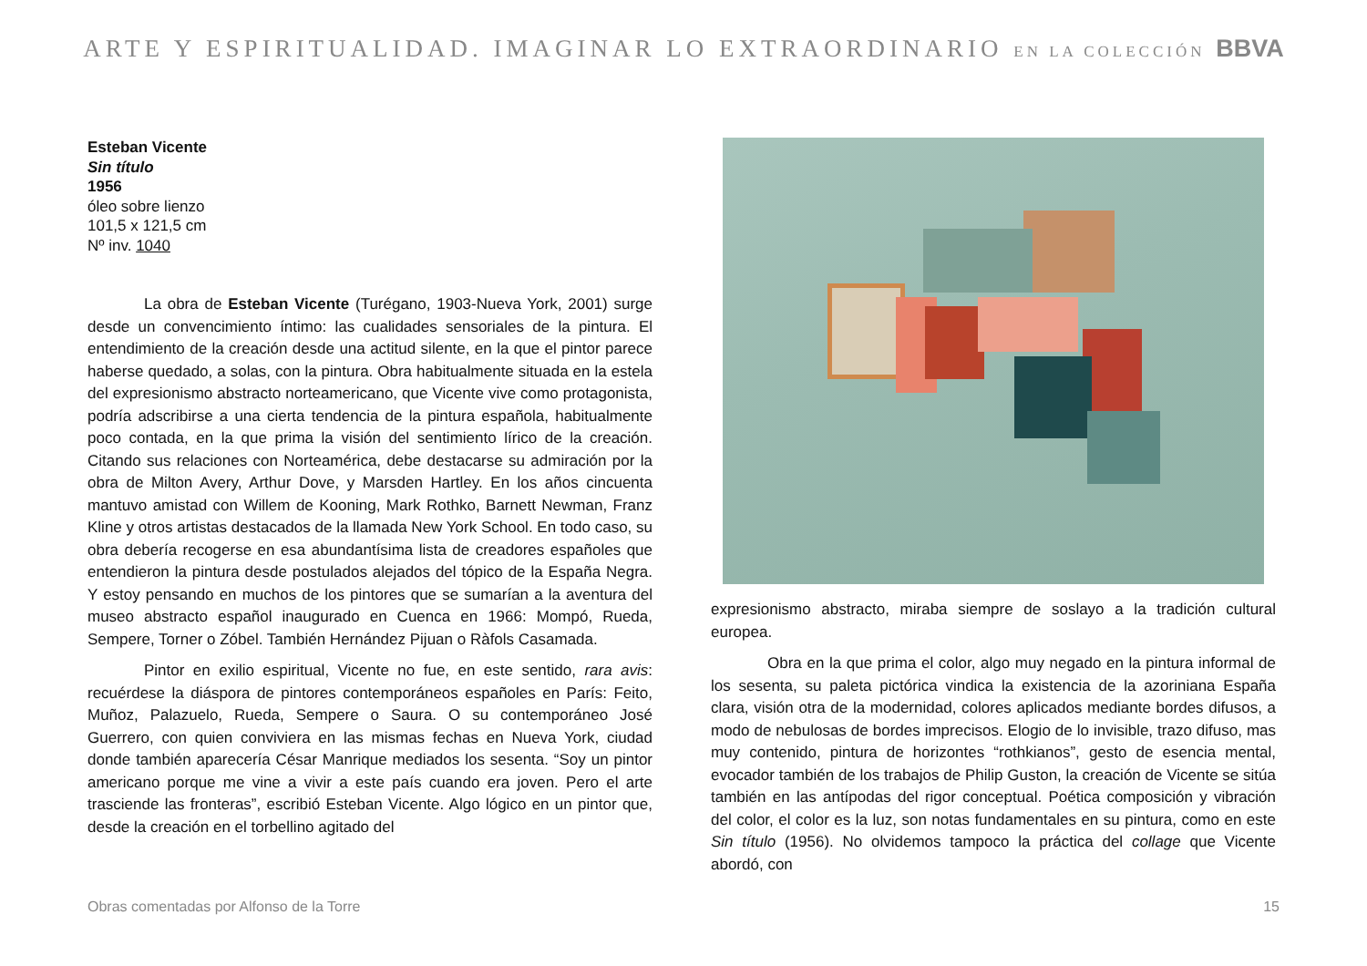ARTE Y ESPIRITUALIDAD. IMAGINAR LO EXTRAORDINARIO EN LA COLECCIÓN BBVA
Esteban Vicente
Sin título
1956
óleo sobre lienzo
101,5 x 121,5 cm
Nº inv. 1040
La obra de Esteban Vicente (Turégano, 1903-Nueva York, 2001) surge desde un convencimiento íntimo: las cualidades sensoriales de la pintura. El entendimiento de la creación desde una actitud silente, en la que el pintor parece haberse quedado, a solas, con la pintura. Obra habitualmente situada en la estela del expresionismo abstracto norteamericano, que Vicente vive como protagonista, podría adscribirse a una cierta tendencia de la pintura española, habitualmente poco contada, en la que prima la visión del sentimiento lírico de la creación. Citando sus relaciones con Norteamérica, debe destacarse su admiración por la obra de Milton Avery, Arthur Dove, y Marsden Hartley. En los años cincuenta mantuvo amistad con Willem de Kooning, Mark Rothko, Barnett Newman, Franz Kline y otros artistas destacados de la llamada New York School. En todo caso, su obra debería recogerse en esa abundantísima lista de creadores españoles que entendieron la pintura desde postulados alejados del tópico de la España Negra. Y estoy pensando en muchos de los pintores que se sumarían a la aventura del museo abstracto español inaugurado en Cuenca en 1966: Mompó, Rueda, Sempere, Torner o Zóbel. También Hernández Pijuan o Ràfols Casamada.
Pintor en exilio espiritual, Vicente no fue, en este sentido, rara avis: recuérdese la diáspora de pintores contemporáneos españoles en París: Feito, Muñoz, Palazuelo, Rueda, Sempere o Saura. O su contemporáneo José Guerrero, con quien conviviera en las mismas fechas en Nueva York, ciudad donde también aparecería César Manrique mediados los sesenta. “Soy un pintor americano porque me vine a vivir a este país cuando era joven. Pero el arte trasciende las fronteras”, escribió Esteban Vicente. Algo lógico en un pintor que, desde la creación en el torbellino agitado del
expresionismo abstracto, miraba siempre de soslayo a la tradición cultural europea.
Obra en la que prima el color, algo muy negado en la pintura informal de los sesenta, su paleta pictórica vindica la existencia de la azoriniana España clara, visión otra de la modernidad, colores aplicados mediante bordes difusos, a modo de nebulosas de bordes imprecisos. Elogio de lo invisible, trazo difuso, mas muy contenido, pintura de horizontes “rothkianos”, gesto de esencia mental, evocador también de los trabajos de Philip Guston, la creación de Vicente se sitúa también en las antípodas del rigor conceptual. Poética composición y vibración del color, el color es la luz, son notas fundamentales en su pintura, como en este Sin título (1956). No olvidemos tampoco la práctica del collage que Vicente abordó, con
Obras comentadas por Alfonso de la Torre 15